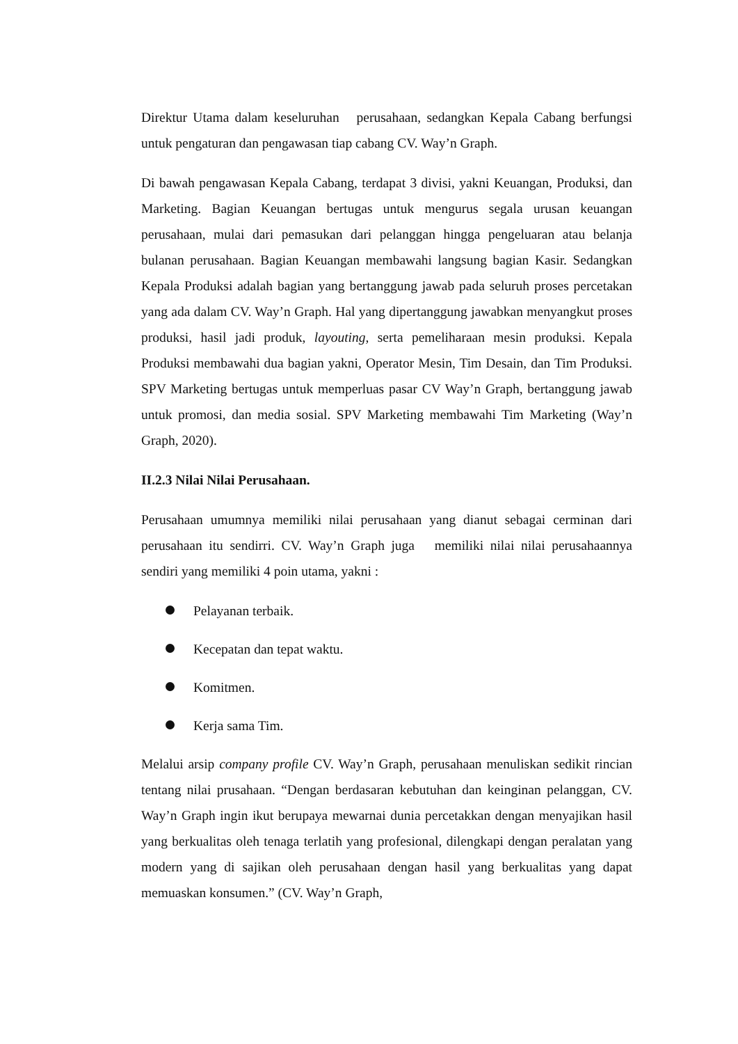Direktur Utama dalam keseluruhan perusahaan, sedangkan Kepala Cabang berfungsi untuk pengaturan dan pengawasan tiap cabang CV. Way’n Graph.
Di bawah pengawasan Kepala Cabang, terdapat 3 divisi, yakni Keuangan, Produksi, dan Marketing. Bagian Keuangan bertugas untuk mengurus segala urusan keuangan perusahaan, mulai dari pemasukan dari pelanggan hingga pengeluaran atau belanja bulanan perusahaan. Bagian Keuangan membawahi langsung bagian Kasir. Sedangkan Kepala Produksi adalah bagian yang bertanggung jawab pada seluruh proses percetakan yang ada dalam CV. Way’n Graph. Hal yang dipertanggung jawabkan menyangkut proses produksi, hasil jadi produk, layouting, serta pemeliharaan mesin produksi. Kepala Produksi membawahi dua bagian yakni, Operator Mesin, Tim Desain, dan Tim Produksi. SPV Marketing bertugas untuk memperluas pasar CV Way’n Graph, bertanggung jawab untuk promosi, dan media sosial. SPV Marketing membawahi Tim Marketing (Way’n Graph, 2020).
II.2.3 Nilai Nilai Perusahaan.
Perusahaan umumnya memiliki nilai perusahaan yang dianut sebagai cerminan dari perusahaan itu sendirri. CV. Way’n Graph juga memiliki nilai nilai perusahaannya sendiri yang memiliki 4 poin utama, yakni :
Pelayanan terbaik.
Kecepatan dan tepat waktu.
Komitmen.
Kerja sama Tim.
Melalui arsip company profile CV. Way’n Graph, perusahaan menuliskan sedikit rincian tentang nilai prusahaan. “Dengan berdasaran kebutuhan dan keinginan pelanggan, CV. Way’n Graph ingin ikut berupaya mewarnai dunia percetakkan dengan menyajikan hasil yang berkualitas oleh tenaga terlatih yang profesional, dilengkapi dengan peralatan yang modern yang di sajikan oleh perusahaan dengan hasil yang berkualitas yang dapat memuaskan konsumen.” (CV. Way’n Graph,